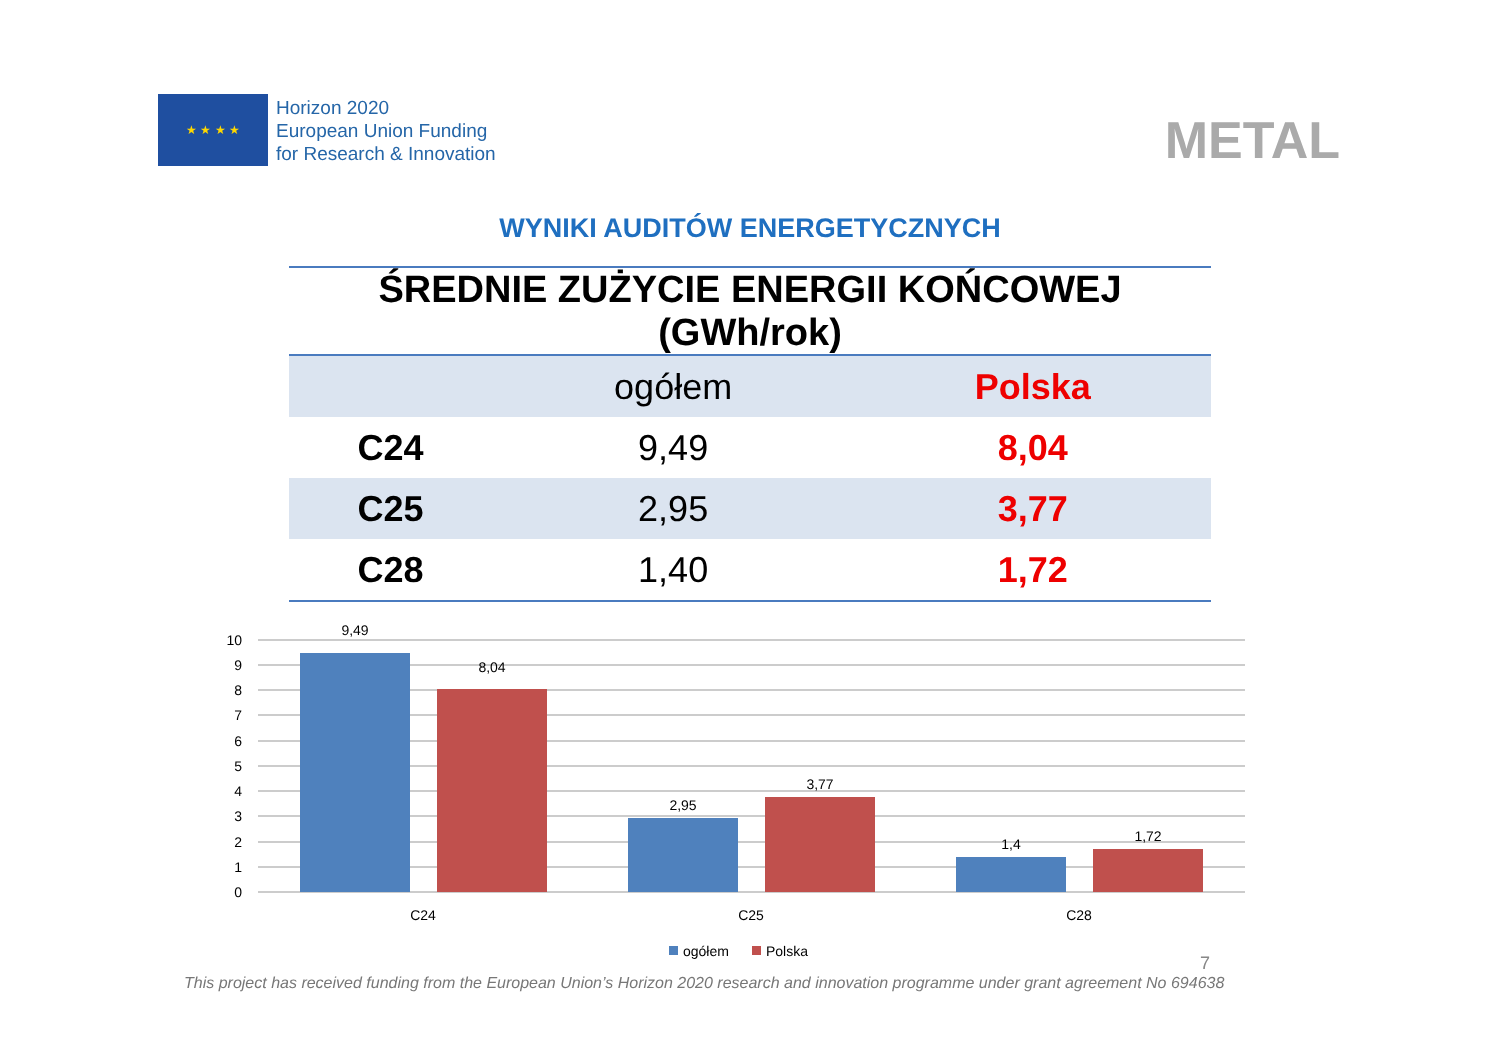★ ★ ★ ★
Horizon 2020
European Union Funding
for Research & Innovation
METAL
WYNIKI AUDITÓW ENERGETYCZNYCH
| ŚREDNIE ZUŻYCIE ENERGII KOŃCOWEJ (GWh/rok) | | |
| --- | --- | --- |
| | ogółem | Polska |
| C24 | 9,49 | 8,04 |
| C25 | 2,95 | 3,77 |
| C28 | 1,40 | 1,72 |
10
9
8
7
6
5
4
3
2
1
0
9,49
8,04
2,95
3,77
1,4
1,72
C24
C25
C28
ogółem
Polska
This project has received funding from the European Union’s Horizon 2020 research and innovation programme under grant agreement No 694638
7